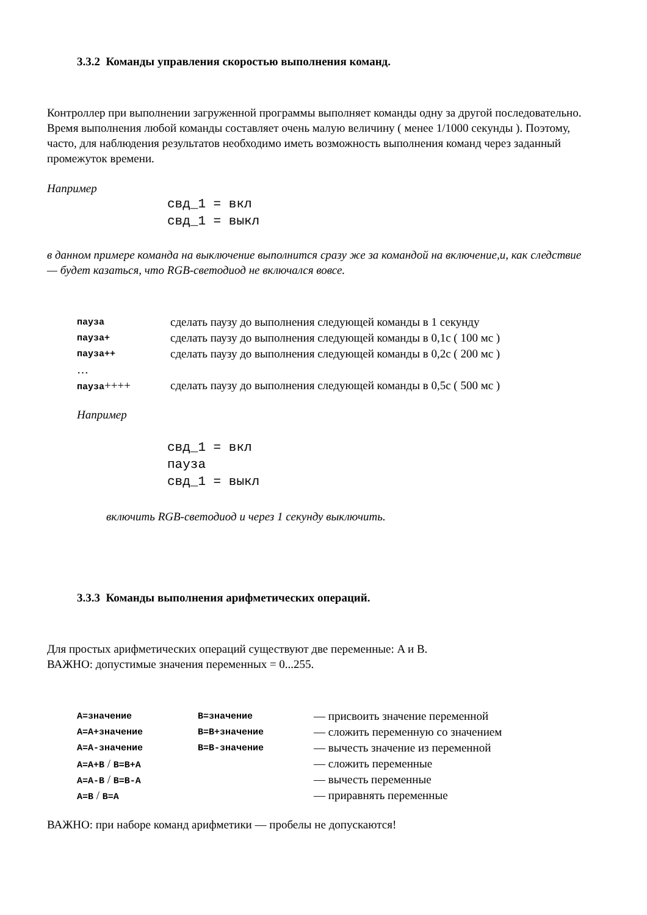3.3.2 Команды управления скоростью выполнения команд.
Контроллер при выполнении загруженной программы выполняет команды одну за другой последовательно. Время выполнения любой команды составляет очень малую величину ( менее 1/1000 секунды ). Поэтому, часто, для наблюдения результатов необходимо иметь возможность выполнения команд через заданный промежуток времени.
Например
свд_1 = вкл
свд_1 = выкл
в данном примере команда на выключение выполнится сразу же за командой на включение,и, как следствие — будет казаться, что RGB-светодиод не включался вовсе.
| пауза | сделать паузу до выполнения следующей команды в 1 секунду |
| пауза+ | сделать паузу до выполнения следующей команды в 0,1с ( 100 мс ) |
| пауза++ | сделать паузу до выполнения следующей команды в 0,2с ( 200 мс ) |
| … | |
| пауза ++++ | сделать паузу до выполнения следующей команды в 0,5с ( 500 мс ) |
Например
свд_1 = вкл
пауза
свд_1 = выкл
включить RGB-светодиод и через 1 секунду выключить.
3.3.3 Команды выполнения арифметических операций.
Для простых арифметических операций существуют две переменные: A и B.
ВАЖНО: допустимые значения переменных = 0...255.
| A=значение | B=значение | — присвоить значение переменной |
| A=A+значение | B=B+значение | — сложить переменную со значением |
| A=A-значение | B=B-значение | — вычесть значение из переменной |
| A=A+B / B=B+A | | — сложить переменные |
| A=A-B / B=B-A | | — вычесть переменные |
| A=B / B=A | | — приравнять переменные |
ВАЖНО: при наборе команд арифметики — пробелы не допускаются!